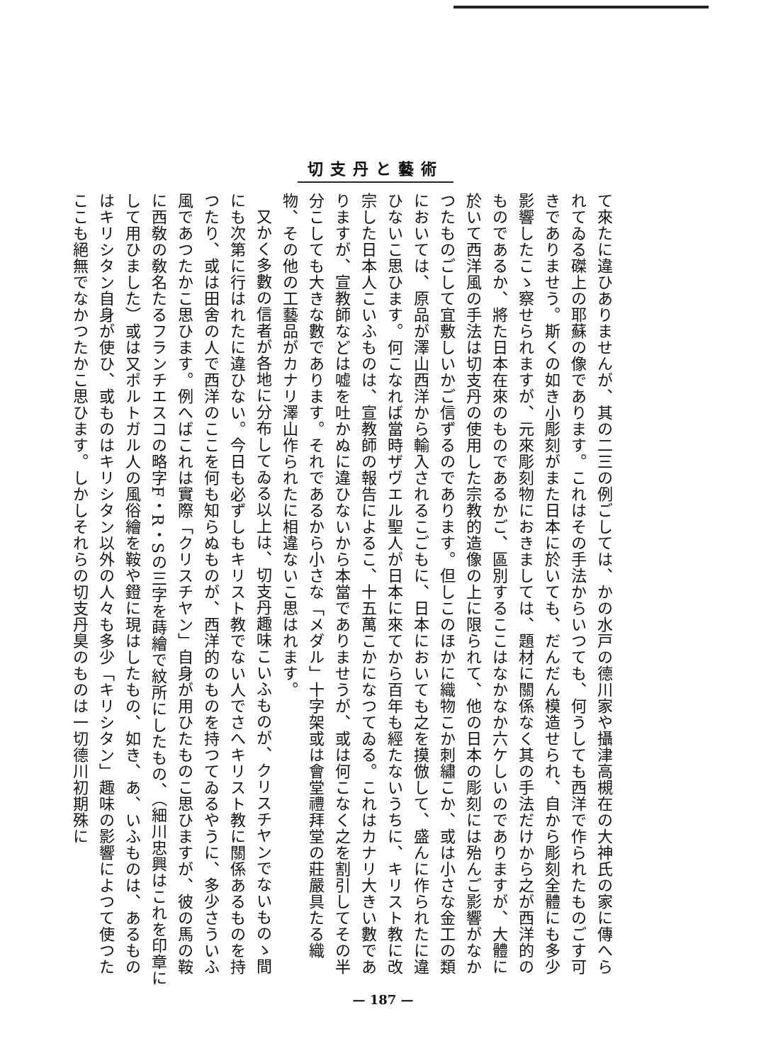切支丹と藝術
て來たに違ひありませんが、其の二三の例ごしては、かの水戸の德川家や攝津高槻在の大神氏の家に傳へられてゐる磔上の耶蘇の像であります。これはその手法からいつても、何うしても西洋で作られたものごす可きでありませう。斯くの如き小彫刻がまた日本に於いても、だんだん模造せられ、自から彫刻全體にも多少影響したこゝ察せられますが、元來彫刻物におきましては、題材に關係なく其の手法だけから之が西洋的のものであるか、將た日本在來のものであるかご、區別するここはなかなか六ケしいのでありますが、大體に於いて西洋風の手法は切支丹の使用した宗教的造像の上に限られて、他の日本の彫刻には殆んご影響がなかつたものごして宜敷しいかご信ずるのであります。但しこのほかに織物こか刺繡こか、或は小さな金工の類においては、原品が澤山西洋から輸入されるこごもに、日本においても之を摸倣して、盛んに作られたに違ひないこ思ひます。何こなれば當時ザヴエル聖人が日本に來てから百年も經たないうちに、キリスト教に改宗した日本人こいふものは、宣教師の報告によるこ、十五萬こかになつてゐる。これはカナリ大きい數でありますが、宣教師などは嘘を吐かぬに違ひないから本當でありませうが、或は何こなく之を割引してその半分こしても大きな數であります。それであるから小さな「メダル」十字架或は會堂禮拜堂の莊嚴具たる織物、その他の工藝品がカナリ澤山作られたに相違ないこ思はれます。
又かく多數の信者が各地に分布してゐる以上は、切支丹趣味こいふものが、クリスチヤンでないものゝ間にも次第に行はれたに違ひない。今日も必ずしもキリスト教でない人でさへキリスト教に關係あるものを持つたり、或は田舍の人で西洋のここを何も知らぬものが、西洋的のものを持つてゐるやうに、多少さういふ風であつたかこ思ひます。例へばこれは實際「クリスチヤン」自身が用ひたものこ思ひますが、彼の馬の鞍に西敎の敎名たるフランチエスコの略字F・R・Sの三字を蒔繪で紋所にしたもの、（細川忠興はこれを印章にして用ひました）或は又ポルトガル人の風俗繪を鞍や鐙に現はしたもの、如き、あ、いふものは、あるものはキリシタン自身が使ひ、或ものはキリシタン以外の人々も多少「キリシタン」趣味の影響によつて使つたここも絕無でなかつたかこ思ひます。しかしそれらの切支丹臭のものは一切德川初期殊に
— 187 —